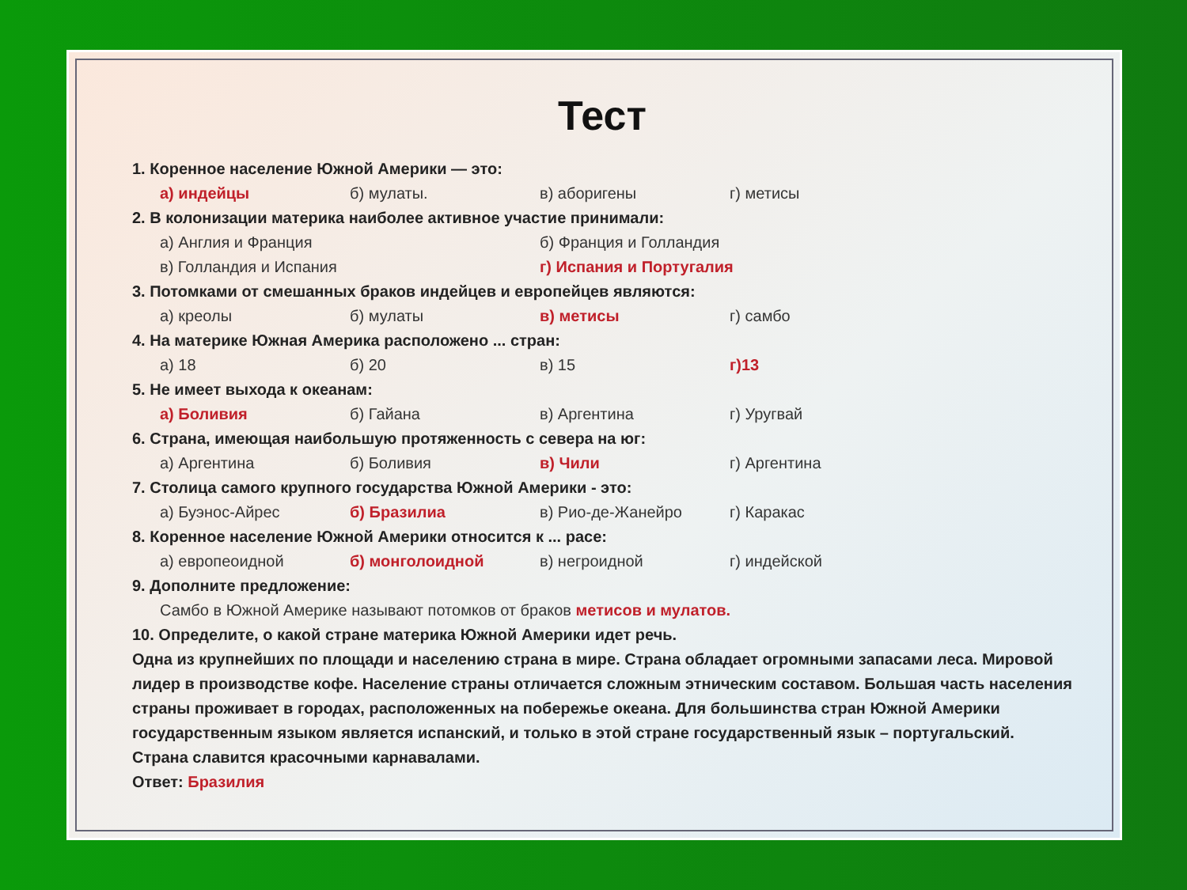Тест
1. Коренное население Южной Америки — это:
а) индейцы б) мулаты. в) аборигены г) метисы
2. В колонизации материка наиболее активное участие принимали:
а) Англия и Франция б) Франция и Голландия
в) Голландия и Испания г) Испания и Португалия
3. Потомками от смешанных браков индейцев и европейцев являются:
а) креолы б) мулаты в) метисы г) самбо
4. На материке Южная Америка расположено ... стран:
а) 18 б) 20 в) 15 г)13
5. Не имеет выхода к океанам:
а) Боливия б) Гайана в) Аргентина г) Уругвай
6. Страна, имеющая наибольшую протяженность с севера на юг:
а) Аргентина б) Боливия в) Чили г) Аргентина
7. Столица самого крупного государства Южной Америки - это:
а) Буэнос-Айрес б) Бразилиа в) Рио-де-Жанейро г) Каракас
8. Коренное население Южной Америки относится к ... расе:
а) европеоидной б) монголоидной в) негроидной г) индейской
9. Дополните предложение:
Самбо в Южной Америке называют потомков от браков метисов и мулатов.
10. Определите, о какой стране материка Южной Америки идет речь.
Одна из крупнейших по площади и населению страна в мире. Страна обладает огромными запасами леса. Мировой лидер в производстве кофе. Население страны отличается сложным этническим составом. Большая часть населения страны проживает в городах, расположенных на побережье океана. Для большинства стран Южной Америки государственным языком является испанский, и только в этой стране государственный язык – португальский. Страна славится красочными карнавалами.
Ответ: Бразилия